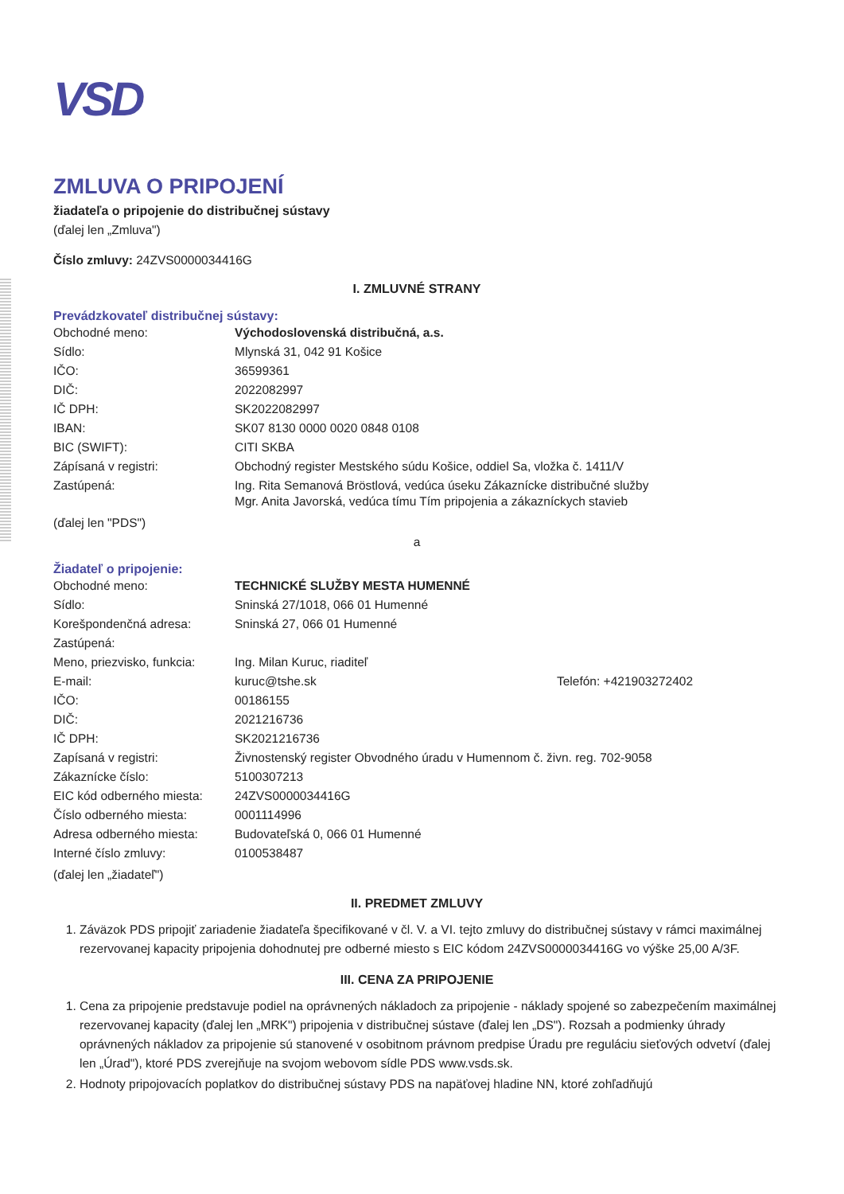VSD
ZMLUVA O PRIPOJENÍ
žiadateľa o pripojenie do distribučnej sústavy
(ďalej len „Zmluva")
Číslo zmluvy: 24ZVS0000034416G
I. ZMLUVNÉ STRANY
Prevádzkovateľ distribučnej sústavy:
| Obchodné meno: | Východoslovenská distribučná, a.s. |
| Sídlo: | Mlynská 31, 042 91 Košice |
| IČO: | 36599361 |
| DIČ: | 2022082997 |
| IČ DPH: | SK2022082997 |
| IBAN: | SK07 8130 0000 0020 0848 0108 |
| BIC (SWIFT): | CITI SKBA |
| Zápísaná v registri: | Obchodný register Mestského súdu Košice, oddiel Sa, vložka č. 1411/V |
| Zastúpená: | Ing. Rita Semanová Bröstlová, vedúca úseku Zákaznícke distribučné služby Mgr. Anita Javorská, vedúca tímu Tím pripojenia a zákazníckych stavieb |
(ďalej len "PDS")
a
Žiadateľ o pripojenie:
| Obchodné meno: | TECHNICKÉ SLUŽBY MESTA HUMENNÉ | |
| Sídlo: | Sninská 27/1018, 066 01 Humenné | |
| Korešpondenčná adresa: | Sninská 27, 066 01 Humenné | |
| Zastúpená: | | |
| Meno, priezvisko, funkcia: | Ing. Milan Kuruc, riaditeľ | |
| E-mail: | kuruc@tshe.sk | Telefón: +421903272402 |
| IČO: | 00186155 | |
| DIČ: | 2021216736 | |
| IČ DPH: | SK2021216736 | |
| Zapísaná v registri: | Živnostenský register Obvodného úradu v Humennom č. živn. reg. 702-9058 | |
| Zákaznícke číslo: | 5100307213 | |
| EIC kód odberného miesta: | 24ZVS0000034416G | |
| Číslo odberného miesta: | 0001114996 | |
| Adresa odberného miesta: | Budovateľská 0, 066 01 Humenné | |
| Interné číslo zmluvy: | 0100538487 | |
(ďalej len „žiadateľ")
II. PREDMET ZMLUVY
1. Záväzok PDS pripojiť zariadenie žiadateľa špecifikované v čl. V. a VI. tejto zmluvy do distribučnej sústavy v rámci maximálnej rezervovanej kapacity pripojenia dohodnutej pre odberné miesto s EIC kódom 24ZVS0000034416G vo výške 25,00 A/3F.
III. CENA ZA PRIPOJENIE
1. Cena za pripojenie predstavuje podiel na oprávnených nákladoch za pripojenie - náklady spojené so zabezpečením maximálnej rezervovanej kapacity (ďalej len „MRK") pripojenia v distribučnej sústave (ďalej len „DS"). Rozsah a podmienky úhrady oprávnených nákladov za pripojenie sú stanovené v osobitnom právnom predpise Úradu pre reguláciu sieťových odvetví (ďalej len „Úrad"), ktoré PDS zverejňuje na svojom webovom sídle PDS www.vsds.sk.
2. Hodnoty pripojovacích poplatkov do distribučnej sústavy PDS na napäťovej hladine NN, ktoré zohľadňujú